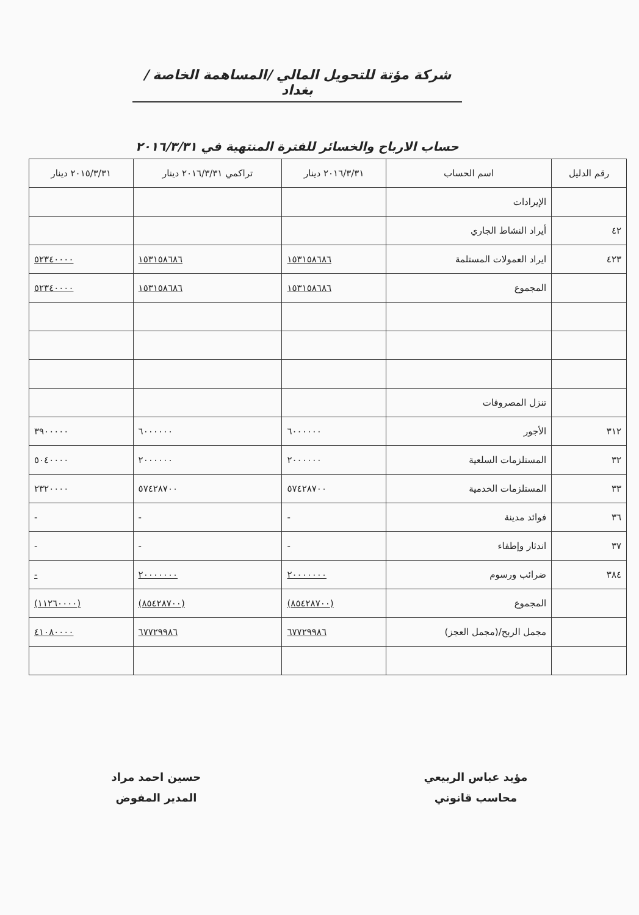شركة مؤتة للتحويل المالي /المساهمة الخاصة /بغداد
حساب الارباح والخسائر للفترة المنتهية في ٢٠١٦/٣/٣١
| رقم الدليل | اسم الحساب | ٢٠١٦/٣/٣١ دينار | تراكمي ٢٠١٦/٣/٣١ دينار | ٢٠١٥/٣/٣١ دينار |
| --- | --- | --- | --- | --- |
| | الإيرادات | | | |
| ٤٢ | أيراد النشاط الجاري | | | |
| ٤٢٣ | ايراد العمولات المستلمة | ١٥٣١٥٨٦٨٦ | ١٥٣١٥٨٦٨٦ | ٥٢٣٤٠٠٠٠ |
| | المجموع | ١٥٣١٥٨٦٨٦ | ١٥٣١٥٨٦٨٦ | ٥٢٣٤٠٠٠٠ |
| | تنزل المصروفات | | | |
| ٣١٢ | الأجور | ٦٠٠٠٠٠٠ | ٦٠٠٠٠٠٠ | ٣٩٠٠٠٠٠ |
| ٣٢ | المستلزمات السلعية | ٢٠٠٠٠٠٠ | ٢٠٠٠٠٠٠ | ٥٠٤٠٠٠٠ |
| ٣٣ | المستلزمات الخدمية | ٥٧٤٢٨٧٠٠ | ٥٧٤٢٨٧٠٠ | ٢٣٢٠٠٠٠ |
| ٣٦ | فوائد مدينة | - | - | - |
| ٣٧ | اندثار وإطفاء | - | - | - |
| ٣٨٤ | ضرائب ورسوم | ٢٠٠٠٠٠٠٠ | ٢٠٠٠٠٠٠٠ | - |
| | المجموع | (٨٥٤٢٨٧٠٠) | (٨٥٤٢٨٧٠٠) | (١١٢٦٠٠٠٠) |
| | مجمل الربح/(مجمل العجز) | ٦٧٧٢٩٩٨٦ | ٦٧٧٢٩٩٨٦ | ٤١٠٨٠٠٠٠ |
مؤيد عباس الربيعي
محاسب قانوني
حسين احمد مراد
المدير المفوض